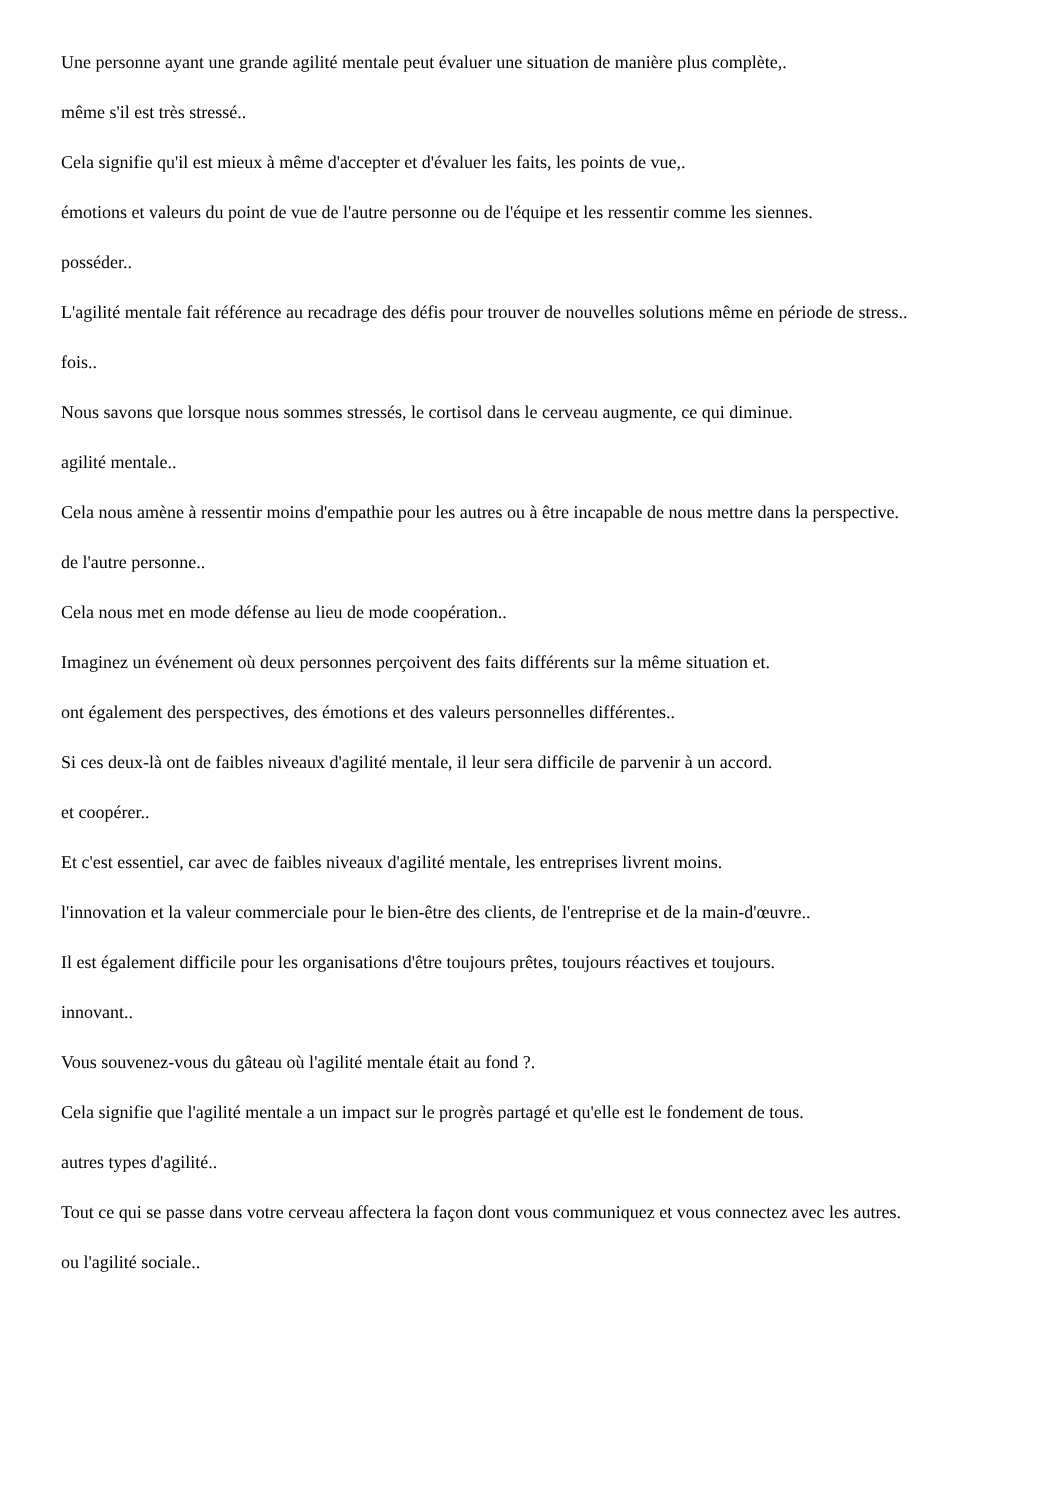Une personne ayant une grande agilité mentale peut évaluer une situation de manière plus complète,.
même s'il est très stressé..
Cela signifie qu'il est mieux à même d'accepter et d'évaluer les faits, les points de vue,.
émotions et valeurs du point de vue de l'autre personne ou de l'équipe et les ressentir comme les siennes.
posséder..
L'agilité mentale fait référence au recadrage des défis pour trouver de nouvelles solutions même en période de stress..
fois..
Nous savons que lorsque nous sommes stressés, le cortisol dans le cerveau augmente, ce qui diminue.
agilité mentale..
Cela nous amène à ressentir moins d'empathie pour les autres ou à être incapable de nous mettre dans la perspective.
de l'autre personne..
Cela nous met en mode défense au lieu de mode coopération..
Imaginez un événement où deux personnes perçoivent des faits différents sur la même situation et.
ont également des perspectives, des émotions et des valeurs personnelles différentes..
Si ces deux-là ont de faibles niveaux d'agilité mentale, il leur sera difficile de parvenir à un accord.
et coopérer..
Et c'est essentiel, car avec de faibles niveaux d'agilité mentale, les entreprises livrent moins.
l'innovation et la valeur commerciale pour le bien-être des clients, de l'entreprise et de la main-d'œuvre..
Il est également difficile pour les organisations d'être toujours prêtes, toujours réactives et toujours.
innovant..
Vous souvenez-vous du gâteau où l'agilité mentale était au fond ?.
Cela signifie que l'agilité mentale a un impact sur le progrès partagé et qu'elle est le fondement de tous.
autres types d'agilité..
Tout ce qui se passe dans votre cerveau affectera la façon dont vous communiquez et vous connectez avec les autres.
ou l'agilité sociale..